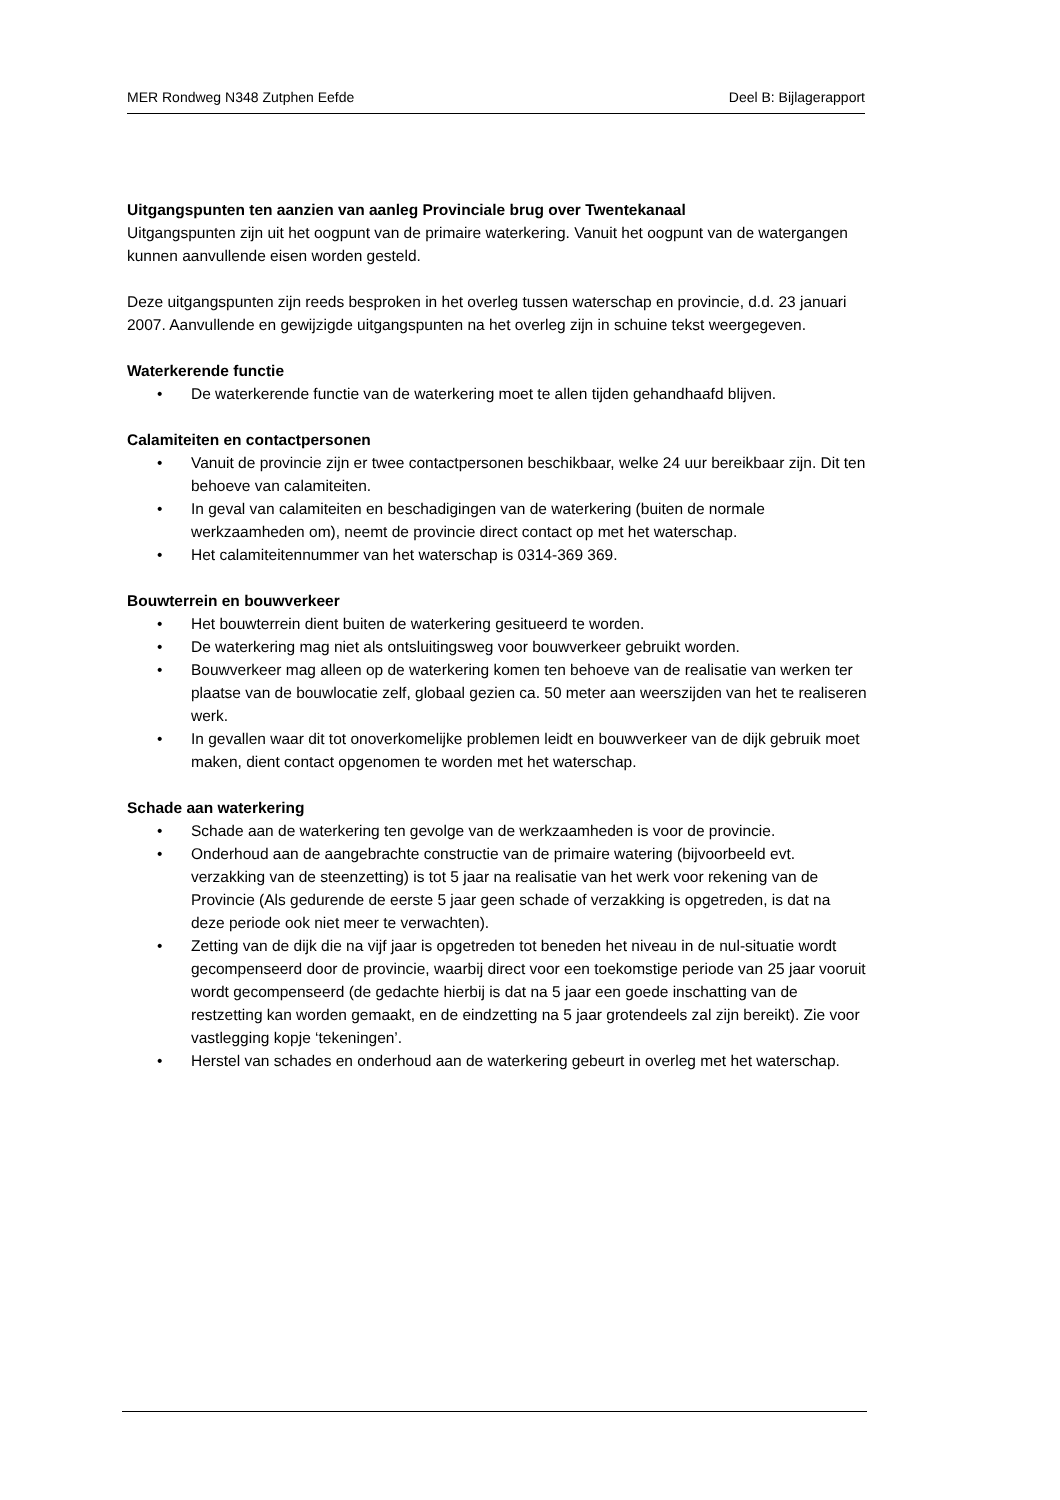MER Rondweg N348 Zutphen Eefde Deel B: Bijlagerapport
Uitgangspunten ten aanzien van aanleg Provinciale brug over Twentekanaal
Uitgangspunten zijn uit het oogpunt van de primaire waterkering. Vanuit het oogpunt van de watergangen kunnen aanvullende eisen worden gesteld.
Deze uitgangspunten zijn reeds besproken in het overleg tussen waterschap en provincie, d.d. 23 januari 2007. Aanvullende en gewijzigde uitgangspunten na het overleg zijn in schuine tekst weergegeven.
Waterkerende functie
• De waterkerende functie van de waterkering moet te allen tijden gehandhaafd blijven.
Calamiteiten en contactpersonen
• Vanuit de provincie zijn er twee contactpersonen beschikbaar, welke 24 uur bereikbaar zijn. Dit ten behoeve van calamiteiten.
• In geval van calamiteiten en beschadigingen van de waterkering (buiten de normale werkzaamheden om), neemt de provincie direct contact op met het waterschap.
• Het calamiteitennummer van het waterschap is 0314-369 369.
Bouwterrein en bouwverkeer
• Het bouwterrein dient buiten de waterkering gesitueerd te worden.
• De waterkering mag niet als ontsluitingsweg voor bouwverkeer gebruikt worden.
• Bouwverkeer mag alleen op de waterkering komen ten behoeve van de realisatie van werken ter plaatse van de bouwlocatie zelf, globaal gezien ca. 50 meter aan weerszijden van het te realiseren werk.
• In gevallen waar dit tot onoverkomelijke problemen leidt en bouwverkeer van de dijk gebruik moet maken, dient contact opgenomen te worden met het waterschap.
Schade aan waterkering
• Schade aan de waterkering ten gevolge van de werkzaamheden is voor de provincie.
• Onderhoud aan de aangebrachte constructie van de primaire watering (bijvoorbeeld evt. verzakking van de steenzetting) is tot 5 jaar na realisatie van het werk voor rekening van de Provincie (Als gedurende de eerste 5 jaar geen schade of verzakking is opgetreden, is dat na deze periode ook niet meer te verwachten).
• Zetting van de dijk die na vijf jaar is opgetreden tot beneden het niveau in de nul-situatie wordt gecompenseerd door de provincie, waarbij direct voor een toekomstige periode van 25 jaar vooruit wordt gecompenseerd (de gedachte hierbij is dat na 5 jaar een goede inschatting van de restzetting kan worden gemaakt, en de eindzetting na 5 jaar grotendeels zal zijn bereikt). Zie voor vastlegging kopje ‘tekeningen’.
• Herstel van schades en onderhoud aan de waterkering gebeurt in overleg met het waterschap.